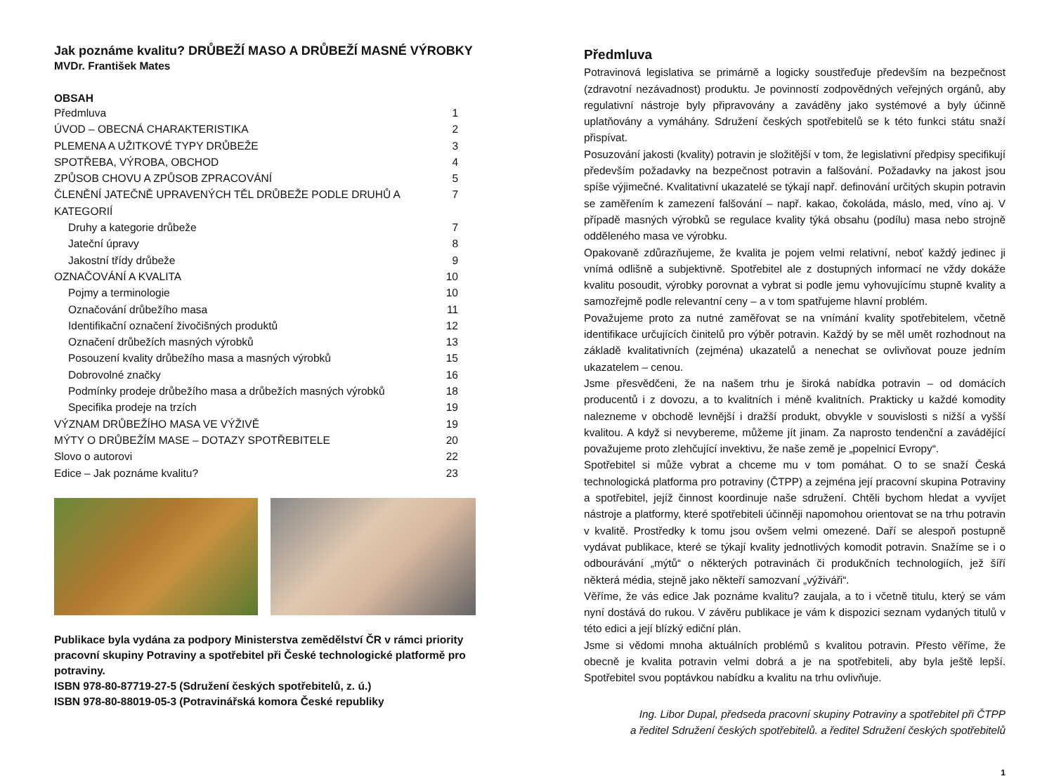Jak poznáme kvalitu? DRŮBEŽÍ MASO A DRŮBEŽÍ MASNÉ VÝROBKY
MVDr. František Mates
OBSAH
Předmluva 1
ÚVOD – OBECNÁ CHARAKTERISTIKA 2
PLEMENA A UŽITKOVÉ TYPY DRŮBEŽE 3
SPOTŘEBA, VÝROBA, OBCHOD 4
ZPŮSOB CHOVU A ZPŮSOB ZPRACOVÁNÍ 5
ČLENĚNÍ JATEČNĚ UPRAVENÝCH TĚL DRŮBEŽE PODLE DRUHŮ A KATEGORIÍ 7
Druhy a kategorie drůbeže 7
Jateční úpravy 8
Jakostní třídy drůbeže 9
OZNAČOVÁNÍ A KVALITA 10
Pojmy a terminologie 10
Označování drůbežího masa 11
Identifikační označení živočišných produktů 12
Označení drůbežích masných výrobků 13
Posouzení kvality drůbežího masa a masných výrobků 15
Dobrovolné značky 16
Podmínky prodeje drůbežího masa a drůbežích masných výrobků 18
Specifika prodeje na trzích 19
VÝZNAM DRŮBEŽÍHO MASA VE VÝŽIVĚ 19
MÝTY O DRŮBEŽÍM MASE – DOTAZY SPOTŘEBITELE 20
Slovo o autorovi 22
Edice – Jak poznáme kvalitu? 23
Publikace byla vydána za podpory Ministerstva zemědělství ČR v rámci priority pracovní skupiny Potraviny a spotřebitel při České technologické platformě pro potraviny.
ISBN 978-80-87719-27-5 (Sdružení českých spotřebitelů, z. ú.)
ISBN 978-80-88019-05-3 (Potravinářská komora České republiky
Předmluva
Potravinová legislativa se primárně a logicky soustřeďuje především na bezpečnost (zdravotní nezávadnost) produktu. Je povinností zodpovědných veřejných orgánů, aby regulativní nástroje byly připravovány a zaváděny jako systémové a byly účinně uplatňovány a vymáhány. Sdružení českých spotřebitelů se k této funkci státu snaží přispívat.
Posuzování jakosti (kvality) potravin je složitější v tom, že legislativní předpisy specifikují především požadavky na bezpečnost potravin a falšování. Požadavky na jakost jsou spíše výjimečné. Kvalitativní ukazatelé se týkají např. definování určitých skupin potravin se zaměřením k zamezení falšování – např. kakao, čokoláda, máslo, med, víno aj. V případě masných výrobků se regulace kvality týká obsahu (podílu) masa nebo strojně odděleného masa ve výrobku.
Opakovaně zdůrazňujeme, že kvalita je pojem velmi relativní, neboť každý jedinec ji vnímá odlišně a subjektivně. Spotřebitel ale z dostupných informací ne vždy dokáže kvalitu posoudit, výrobky porovnat a vybrat si podle jemu vyhovujícímu stupně kvality a samozřejmě podle relevantní ceny – a v tom spatřujeme hlavní problém.
Považujeme proto za nutné zaměřovat se na vnímání kvality spotřebitelem, včetně identifikace určujících činitelů pro výběr potravin. Každý by se měl umět rozhodnout na základě kvalitativních (zejména) ukazatelů a nenechat se ovlivňovat pouze jedním ukazatelem – cenou.
Jsme přesvědčeni, že na našem trhu je široká nabídka potravin – od domácích producentů i z dovozu, a to kvalitních i méně kvalitních. Prakticky u každé komodity nalezneme v obchodě levnější i dražší produkt, obvykle v souvislosti s nižší a vyšší kvalitou. A když si nevybereme, můžeme jít jinam. Za naprosto tendenční a zavádějící považujeme proto zlehčující invektivu, že naše země je „popelnicí Evropy“.
Spotřebitel si může vybrat a chceme mu v tom pomáhat. O to se snaží Česká technologická platforma pro potraviny (ČTPP) a zejména její pracovní skupina Potraviny a spotřebitel, jejíž činnost koordinuje naše sdružení. Chtěli bychom hledat a vyvíjet nástroje a platformy, které spotřebiteli účinněji napomohou orientovat se na trhu potravin v kvalitě. Prostředky k tomu jsou ovšem velmi omezené. Daří se alespoň postupně vydávat publikace, které se týkají kvality jednotlivých komodit potravin. Snažíme se i o odbourávání „mýtů“ o některých potravinách či produkčních technologiích, jež šíří některá média, stejně jako někteří samozvaní „výživáři“.
Věříme, že vás edice Jak poznáme kvalitu? zaujala, a to i včetně titulu, který se vám nyní dostává do rukou. V závěru publikace je vám k dispozici seznam vydaných titulů v této edici a její blízký ediční plán.
Jsme si vědomi mnoha aktuálních problémů s kvalitou potravin. Přesto věříme, že obecně je kvalita potravin velmi dobrá a je na spotřebiteli, aby byla ještě lepší. Spotřebitel svou poptávkou nabídku a kvalitu na trhu ovlivňuje.
Ing. Libor Dupal, předseda pracovní skupiny Potraviny a spotřebitel při ČTPP
a ředitel Sdružení českých spotřebitelů. a ředitel Sdružení českých spotřebitelů
1